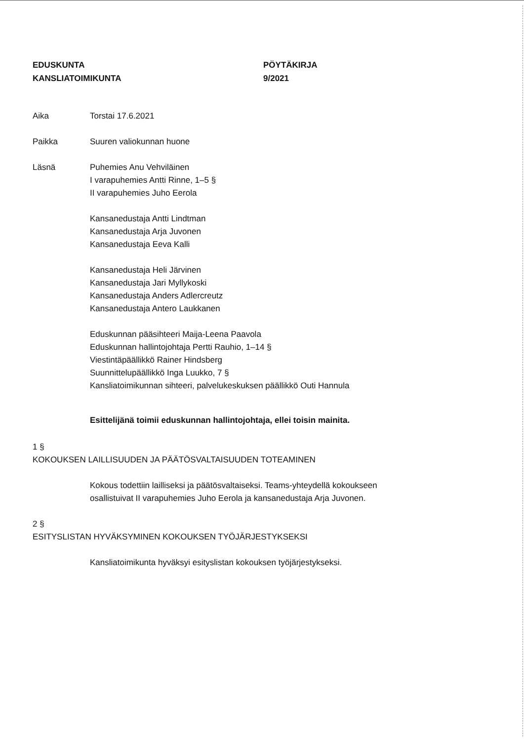EDUSKUNTA
KANSLIATOIMIKUNTA
PÖYTÄKIRJA
9/2021
Aika Torstai 17.6.2021
Paikka Suuren valiokunnan huone
Läsnä Puhemies Anu Vehviläinen
I varapuhemies Antti Rinne, 1–5 §
II varapuhemies Juho Eerola
Kansanedustaja Antti Lindtman
Kansanedustaja Arja Juvonen
Kansanedustaja Eeva Kalli
Kansanedustaja Heli Järvinen
Kansanedustaja Jari Myllykoski
Kansanedustaja Anders Adlercreutz
Kansanedustaja Antero Laukkanen
Eduskunnan pääsihteeri Maija-Leena Paavola
Eduskunnan hallintojohtaja Pertti Rauhio, 1–14 §
Viestintäpäällikkö Rainer Hindsberg
Suunnittelupäällikkö Inga Luukko, 7 §
Kansliatoimikunnan sihteeri, palvelukeskuksen päällikkö Outi Hannula
Esittelijänä toimii eduskunnan hallintojohtaja, ellei toisin mainita.
1 §
KOKOUKSEN LAILLISUUDEN JA PÄÄTÖSVALTAISUUDEN TOTEAMINEN
Kokous todettiin lailliseksi ja päätösvaltaiseksi. Teams-yhteydellä kokoukseen
osallistuivat II varapuhemies Juho Eerola ja kansanedustaja Arja Juvonen.
2 §
ESITYSLISTAN HYVÄKSYMINEN KOKOUKSEN TYÖJÄRJESTYKSEKSI
Kansliatoimikunta hyväksyi esityslistan kokouksen työjärjestykseksi.